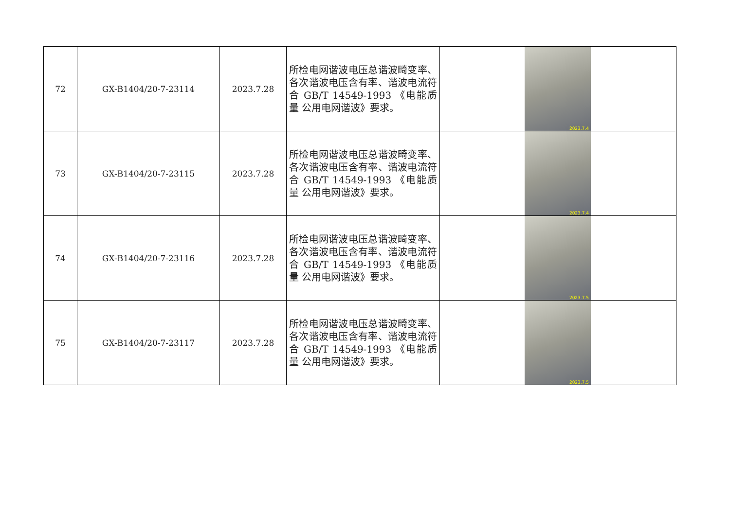| 72 | GX-B1404/20-7-23114 | 2023.7.28 | 所检电网谐波电压总谐波畸变率、各次谐波电压含有率、谐波电流符合 GB/T 14549-1993 《电能质量 公用电网谐波》要求。 | 2023.7.4 |
| 73 | GX-B1404/20-7-23115 | 2023.7.28 | 所检电网谐波电压总谐波畸变率、各次谐波电压含有率、谐波电流符合 GB/T 14549-1993 《电能质量 公用电网谐波》要求。 | 2023.7.4 |
| 74 | GX-B1404/20-7-23116 | 2023.7.28 | 所检电网谐波电压总谐波畸变率、各次谐波电压含有率、谐波电流符合 GB/T 14549-1993 《电能质量 公用电网谐波》要求。 | 2023.7.5 |
| 75 | GX-B1404/20-7-23117 | 2023.7.28 | 所检电网谐波电压总谐波畸变率、各次谐波电压含有率、谐波电流符合 GB/T 14549-1993 《电能质量 公用电网谐波》要求。 | 2023.7.5 |